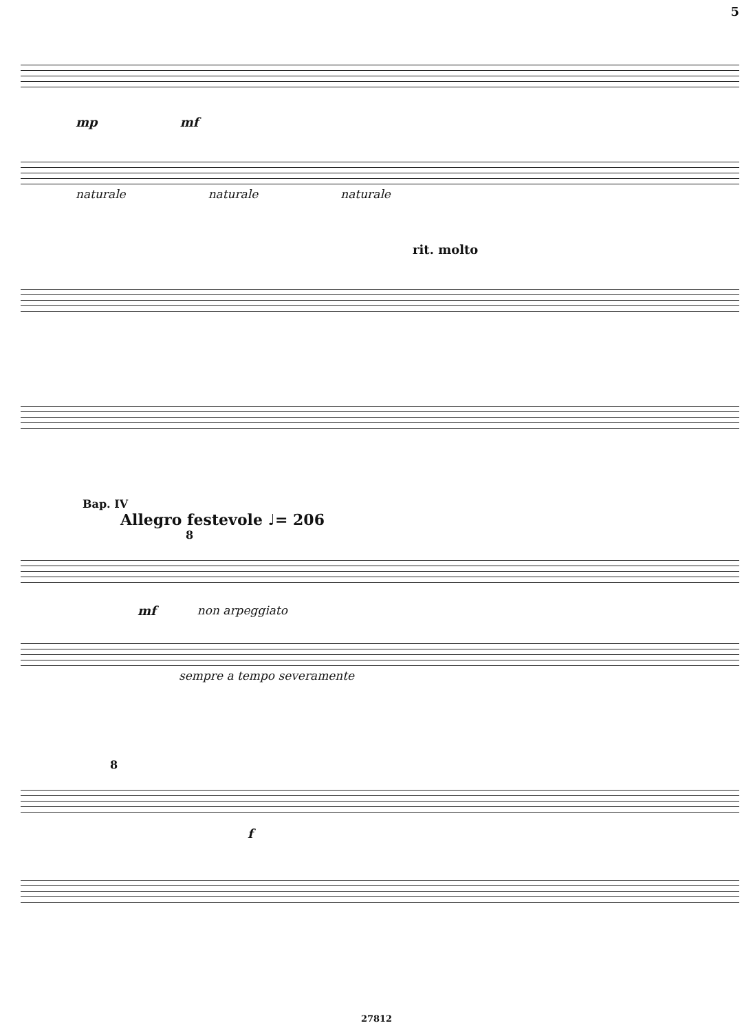5
mp mf
naturale naturale naturale
rit. molto
Вар. IV
Allegro festevole ♩= 206
8
mf non arpeggiato
sempre a tempo severamente
8
f
27812